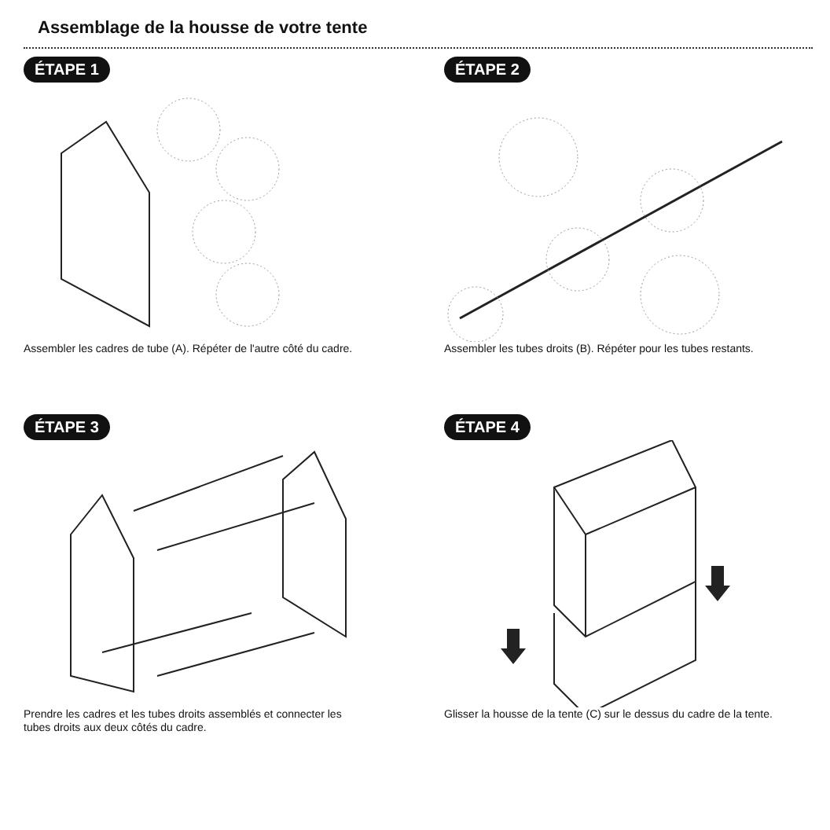Assemblage de la housse de votre tente
ÉTAPE 1
Assembler les cadres de tube (A). Répéter de l'autre côté du cadre.
ÉTAPE 2
Assembler les tubes droits (B). Répéter pour les tubes restants.
ÉTAPE 3
Prendre les cadres et les tubes droits assemblés et connecter les tubes droits aux deux côtés du cadre.
ÉTAPE 4
Glisser la housse de la tente (C) sur le dessus du cadre de la tente.